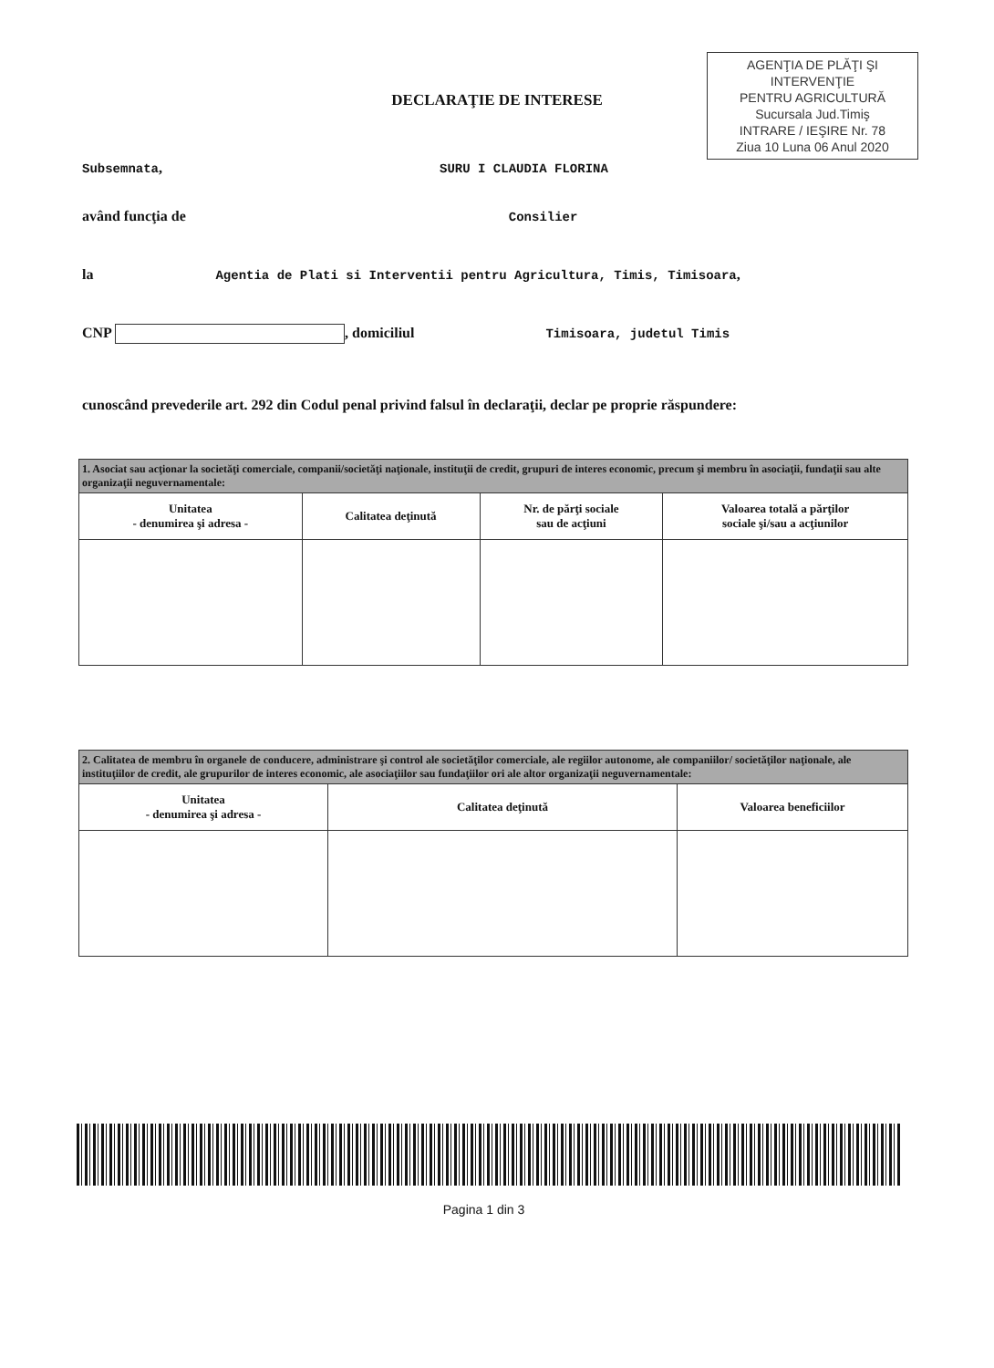AGENŢIA DE PLĂŢI ŞI INTERVENŢIE
PENTRU AGRICULTURĂ
Sucursala Jud.Timiş
INTRARE / IEŞIRE Nr. 78
Ziua 10 Luna 06 Anul 2020
DECLARAŢIE DE INTERESE
Subsemnata, SURU I CLAUDIA FLORINA
având funcţia de Consilier
la Agentia de Plati si Interventii pentru Agricultura, Timis, Timisoara,
CNP , domiciliul Timisoara, judetul Timis
cunoscând prevederile art. 292 din Codul penal privind falsul în declaraţii, declar pe proprie răspundere:
| 1. Asociat sau acţionar la societăţi comerciale, companii/societăţi naţionale, instituţii de credit, grupuri de interes economic, precum şi membru în asociaţii, fundaţii sau alte organizaţii neguvernamentale: | | | |
| Unitatea - denumirea şi adresa - | Calitatea deţinută | Nr. de părţi sociale sau de acţiuni | Valoarea totală a părţilor sociale şi/sau a acţiunilor |
| 2. Calitatea de membru în organele de conducere, administrare şi control ale societăţilor comerciale, ale regiilor autonome, ale companiilor/ societăţilor naţionale, ale instituţiilor de credit, ale grupurilor de interes economic, ale asociaţiilor sau fundaţiilor ori ale altor organizaţii neguvernamentale: | | |
| Unitatea - denumirea şi adresa - | Calitatea deţinută | Valoarea beneficiilor |
Pagina 1 din 3